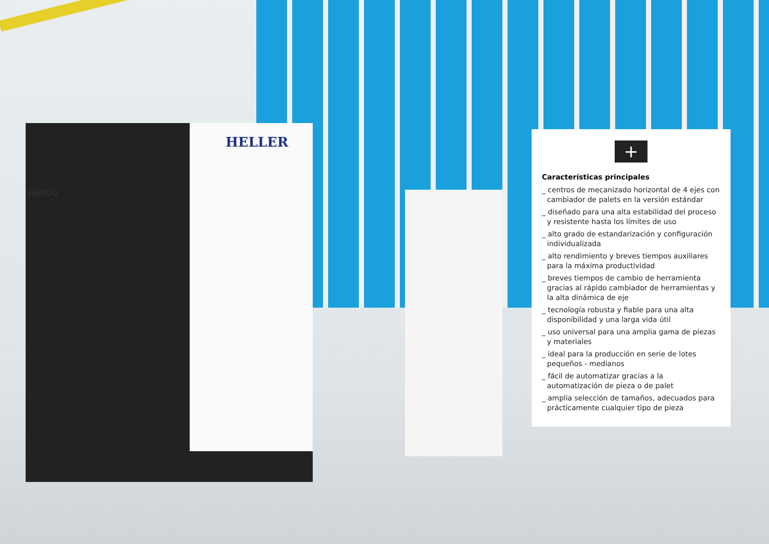HELLER
H6000
+
Características principales
_ centros de mecanizado horizontal de 4 ejes con cambiador de palets en la versión estándar
_ diseñado para una alta estabilidad del proceso y resistente hasta los límites de uso
_ alto grado de estandarización y configuración individualizada
_ alto rendimiento y breves tiempos auxiliares para la máxima productividad
_ breves tiempos de cambio de herramienta gracias al rápido cambiador de herramientas y la alta dinámica de eje
_ tecnología robusta y fiable para una alta disponibilidad y una larga vida útil
_ uso universal para una amplia gama de piezas y materiales
_ ideal para la producción en serie de lotes pequeños - medianos
_ fácil de automatizar gracias a la automatización de pieza o de palet
_ amplia selección de tamaños, adecuados para prácticamente cualquier tipo de pieza